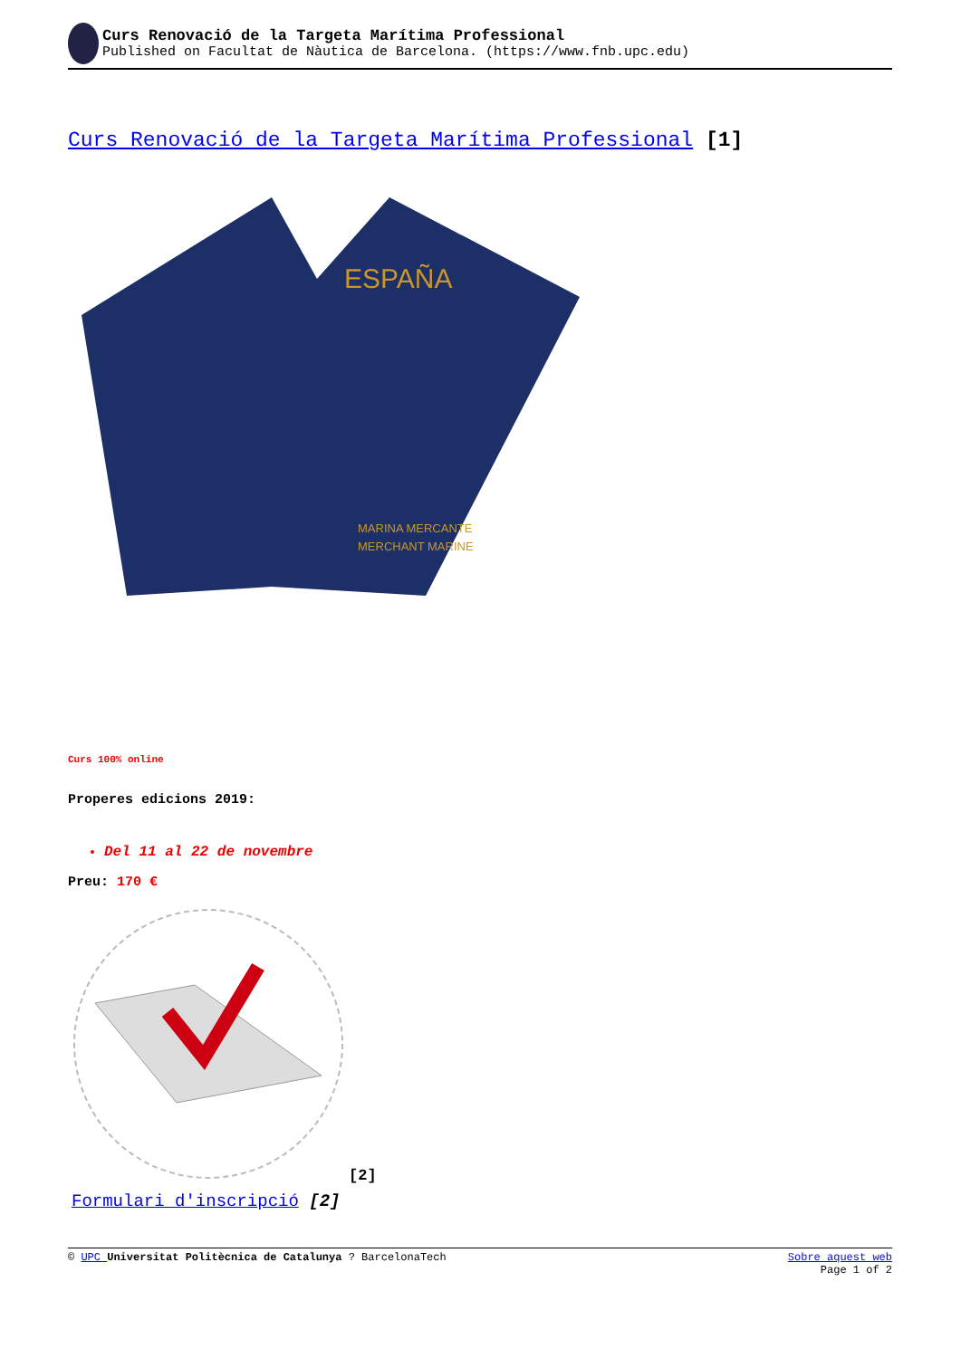Curs Renovació de la Targeta Marítima Professional
Published on Facultat de Nàutica de Barcelona. (https://www.fnb.upc.edu)
Curs Renovació de la Targeta Marítima Professional [1]
ESPAÑA
MARINA MERCANTE
MERCHANT MARINE
Curs 100% online
Properes edicions 2019:
Del 11 al 22 de novembre
Preu: 170 €
[2]
Formulari d'inscripció [2]
© UPC Universitat Politècnica de Catalunya ? BarcelonaTech Sobre aquest web
Page 1 of 2